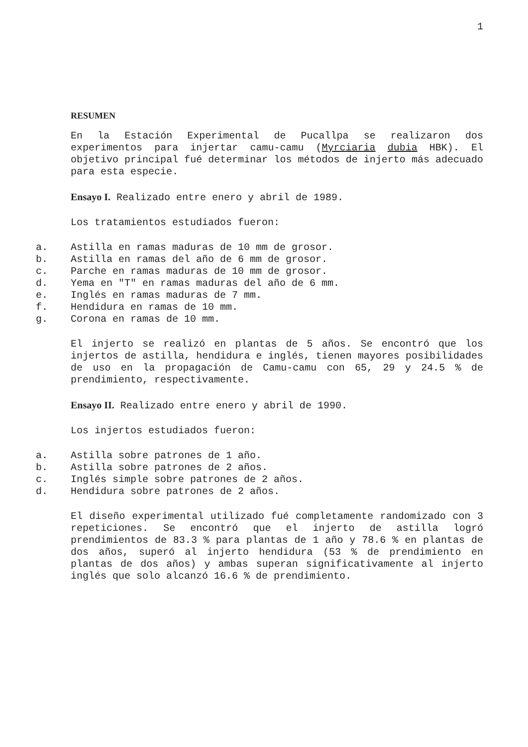1
RESUMEN
En la Estación Experimental de Pucallpa se realizaron dos experimentos para injertar camu-camu (Myrciaria dubia HBK). El objetivo principal fué determinar los métodos de injerto más adecuado para esta especie.
Ensayo I. Realizado entre enero y abril de 1989.
Los tratamientos estudiados fueron:
a. Astilla en ramas maduras de 10 mm de grosor.
b. Astilla en ramas del año de 6 mm de grosor.
c. Parche en ramas maduras de 10 mm de grosor.
d. Yema en "T" en ramas maduras del año de 6 mm.
e. Inglés en ramas maduras de 7 mm.
f. Hendidura en ramas de 10 mm.
g. Corona en ramas de 10 mm.
El injerto se realizó en plantas de 5 años. Se encontró que los injertos de astilla, hendidura e inglés, tienen mayores posibilidades de uso en la propagación de Camu-camu con 65, 29 y 24.5 % de prendimiento, respectivamente.
Ensayo II. Realizado entre enero y abril de 1990.
Los injertos estudiados fueron:
a. Astilla sobre patrones de 1 año.
b. Astilla sobre patrones de 2 años.
c. Inglés simple sobre patrones de 2 años.
d. Hendidura sobre patrones de 2 años.
El diseño experimental utilizado fué completamente randomizado con 3 repeticiones. Se encontró que el injerto de astilla logró prendimientos de 83.3 % para plantas de 1 año y 78.6 % en plantas de dos años, superó al injerto hendidura (53 % de prendimiento en plantas de dos años) y ambas superan significativamente al injerto inglés que solo alcanzó 16.6 % de prendimiento.